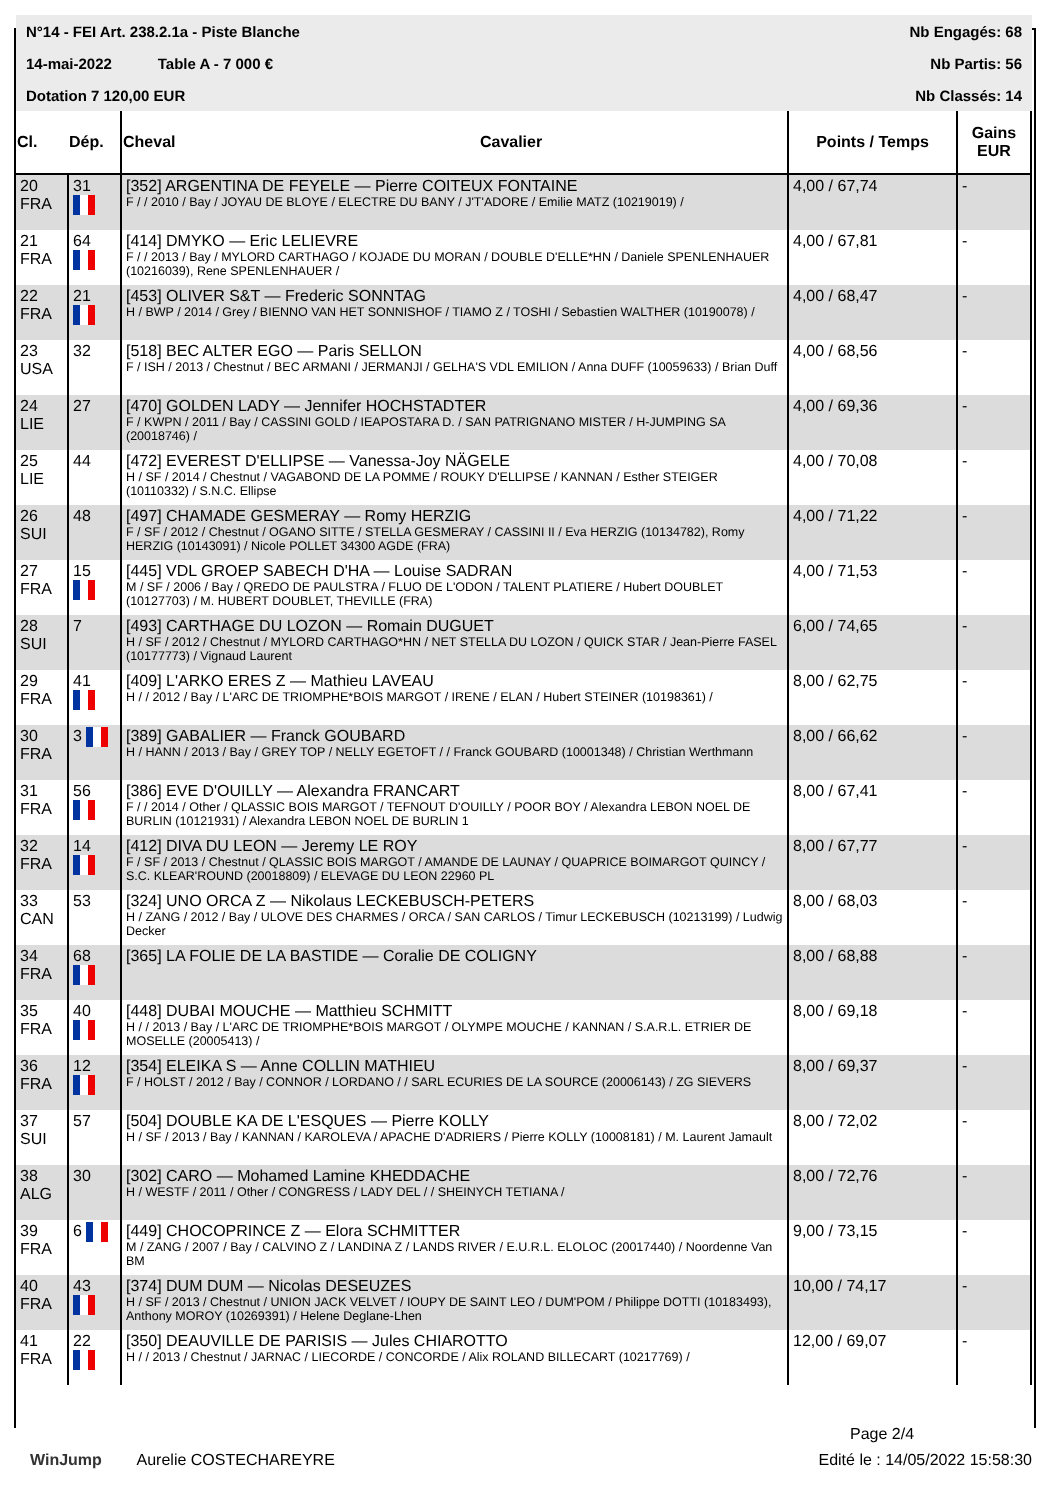N°14 - FEI Art. 238.2.1a - Piste Blanche Nb Engagés: 68
14-mai-2022 Table A - 7 000 € Nb Partis: 56
Dotation 7 120,00 EUR Nb Classés: 14
| Cl. | Dép. | Cheval Cavalier | Points / Temps | Gains EUR |
| --- | --- | --- | --- | --- |
| 20 FRA | 31 | [352] ARGENTINA DE FEYELE — Pierre COITEUX FONTAINE F / / 2010 / Bay / JOYAU DE BLOYE / ELECTRE DU BANY / J'T'ADORE / Emilie MATZ (10219019) / | 4,00 / 67,74 | - |
| 21 FRA | 64 | [414] DMYKO — Eric LELIEVRE F / / 2013 / Bay / MYLORD CARTHAGO / KOJADE DU MORAN / DOUBLE D'ELLE*HN / Daniele SPENLENHAUER (10216039), Rene SPENLENHAUER / | 4,00 / 67,81 | - |
| 22 FRA | 21 | [453] OLIVER S&T — Frederic SONNTAG H / BWP / 2014 / Grey / BIENNO VAN HET SONNISHOF / TIAMO Z / TOSHI / Sebastien WALTHER (10190078) / | 4,00 / 68,47 | - |
| 23 USA | 32 | [518] BEC ALTER EGO — Paris SELLON F / ISH / 2013 / Chestnut / BEC ARMANI / JERMANJI / GELHA'S VDL EMILION / Anna DUFF (10059633) / Brian Duff | 4,00 / 68,56 | - |
| 24 LIE | 27 | [470] GOLDEN LADY — Jennifer HOCHSTADTER F / KWPN / 2011 / Bay / CASSINI GOLD / IEAPOSTARA D. / SAN PATRIGNANO MISTER / H-JUMPING SA (20018746) / | 4,00 / 69,36 | - |
| 25 LIE | 44 | [472] EVEREST D'ELLIPSE — Vanessa-Joy NÄGELE H / SF / 2014 / Chestnut / VAGABOND DE LA POMME / ROUKY D'ELLIPSE / KANNAN / Esther STEIGER (10110332) / S.N.C. Ellipse | 4,00 / 70,08 | - |
| 26 SUI | 48 | [497] CHAMADE GESMERAY — Romy HERZIG F / SF / 2012 / Chestnut / OGANO SITTE / STELLA GESMERAY / CASSINI II / Eva HERZIG (10134782), Romy HERZIG (10143091) / Nicole POLLET 34300 AGDE (FRA) | 4,00 / 71,22 | - |
| 27 FRA | 15 | [445] VDL GROEP SABECH D'HA — Louise SADRAN M / SF / 2006 / Bay / QREDO DE PAULSTRA / FLUO DE L'ODON / TALENT PLATIERE / Hubert DOUBLET (10127703) / M. HUBERT DOUBLET, THEVILLE (FRA) | 4,00 / 71,53 | - |
| 28 SUI | 7 | [493] CARTHAGE DU LOZON — Romain DUGUET H / SF / 2012 / Chestnut / MYLORD CARTHAGO*HN / NET STELLA DU LOZON / QUICK STAR / Jean-Pierre FASEL (10177773) / Vignaud Laurent | 6,00 / 74,65 | - |
| 29 FRA | 41 | [409] L'ARKO ERES Z — Mathieu LAVEAU H / / 2012 / Bay / L'ARC DE TRIOMPHE*BOIS MARGOT / IRENE / ELAN / Hubert STEINER (10198361) / | 8,00 / 62,75 | - |
| 30 FRA | 3 | [389] GABALIER — Franck GOUBARD H / HANN / 2013 / Bay / GREY TOP / NELLY EGETOFT / / Franck GOUBARD (10001348) / Christian Werthmann | 8,00 / 66,62 | - |
| 31 FRA | 56 | [386] EVE D'OUILLY — Alexandra FRANCART F / / 2014 / Other / QLASSIC BOIS MARGOT / TEFNOUT D'OUILLY / POOR BOY / Alexandra LEBON NOEL DE BURLIN (10121931) / Alexandra LEBON NOEL DE BURLIN 1 | 8,00 / 67,41 | - |
| 32 FRA | 14 | [412] DIVA DU LEON — Jeremy LE ROY F / SF / 2013 / Chestnut / QLASSIC BOIS MARGOT / AMANDE DE LAUNAY / QUAPRICE BOIMARGOT QUINCY / S.C. KLEAR'ROUND (20018809) / ELEVAGE DU LEON 22960 PL | 8,00 / 67,77 | - |
| 33 CAN | 53 | [324] UNO ORCA Z — Nikolaus LECKEBUSCH-PETERS H / ZANG / 2012 / Bay / ULOVE DES CHARMES / ORCA / SAN CARLOS / Timur LECKEBUSCH (10213199) / Ludwig Decker | 8,00 / 68,03 | - |
| 34 FRA | 68 | [365] LA FOLIE DE LA BASTIDE — Coralie DE COLIGNY | 8,00 / 68,88 | - |
| 35 FRA | 40 | [448] DUBAI MOUCHE — Matthieu SCHMITT H / / 2013 / Bay / L'ARC DE TRIOMPHE*BOIS MARGOT / OLYMPE MOUCHE / KANNAN / S.A.R.L. ETRIER DE MOSELLE (20005413) / | 8,00 / 69,18 | - |
| 36 FRA | 12 | [354] ELEIKA S — Anne COLLIN MATHIEU F / HOLST / 2012 / Bay / CONNOR / LORDANO / / SARL ECURIES DE LA SOURCE (20006143) / ZG SIEVERS | 8,00 / 69,37 | - |
| 37 SUI | 57 | [504] DOUBLE KA DE L'ESQUES — Pierre KOLLY H / SF / 2013 / Bay / KANNAN / KAROLEVA / APACHE D'ADRIERS / Pierre KOLLY (10008181) / M. Laurent Jamault | 8,00 / 72,02 | - |
| 38 ALG | 30 | [302] CARO — Mohamed Lamine KHEDDACHE H / WESTF / 2011 / Other / CONGRESS / LADY DEL / / SHEINYCH TETIANA / | 8,00 / 72,76 | - |
| 39 FRA | 6 | [449] CHOCOPRINCE Z — Elora SCHMITTER M / ZANG / 2007 / Bay / CALVINO Z / LANDINA Z / LANDS RIVER / E.U.R.L. ELOLOC (20017440) / Noordenne Van BM | 9,00 / 73,15 | - |
| 40 FRA | 43 | [374] DUM DUM — Nicolas DESEUZES H / SF / 2013 / Chestnut / UNION JACK VELVET / IOUPY DE SAINT LEO / DUM'POM / Philippe DOTTI (10183493), Anthony MOROY (10269391) / Helene Deglane-Lhen | 10,00 / 74,17 | - |
| 41 FRA | 22 | [350] DEAUVILLE DE PARISIS — Jules CHIAROTTO H / / 2013 / Chestnut / JARNAC / LIECORDE / CONCORDE / Alix ROLAND BILLECART (10217769) / | 12,00 / 69,07 | - |
Page 2/4
WinJump Aurelie COSTECHAREYRE Edité le : 14/05/2022 15:58:30